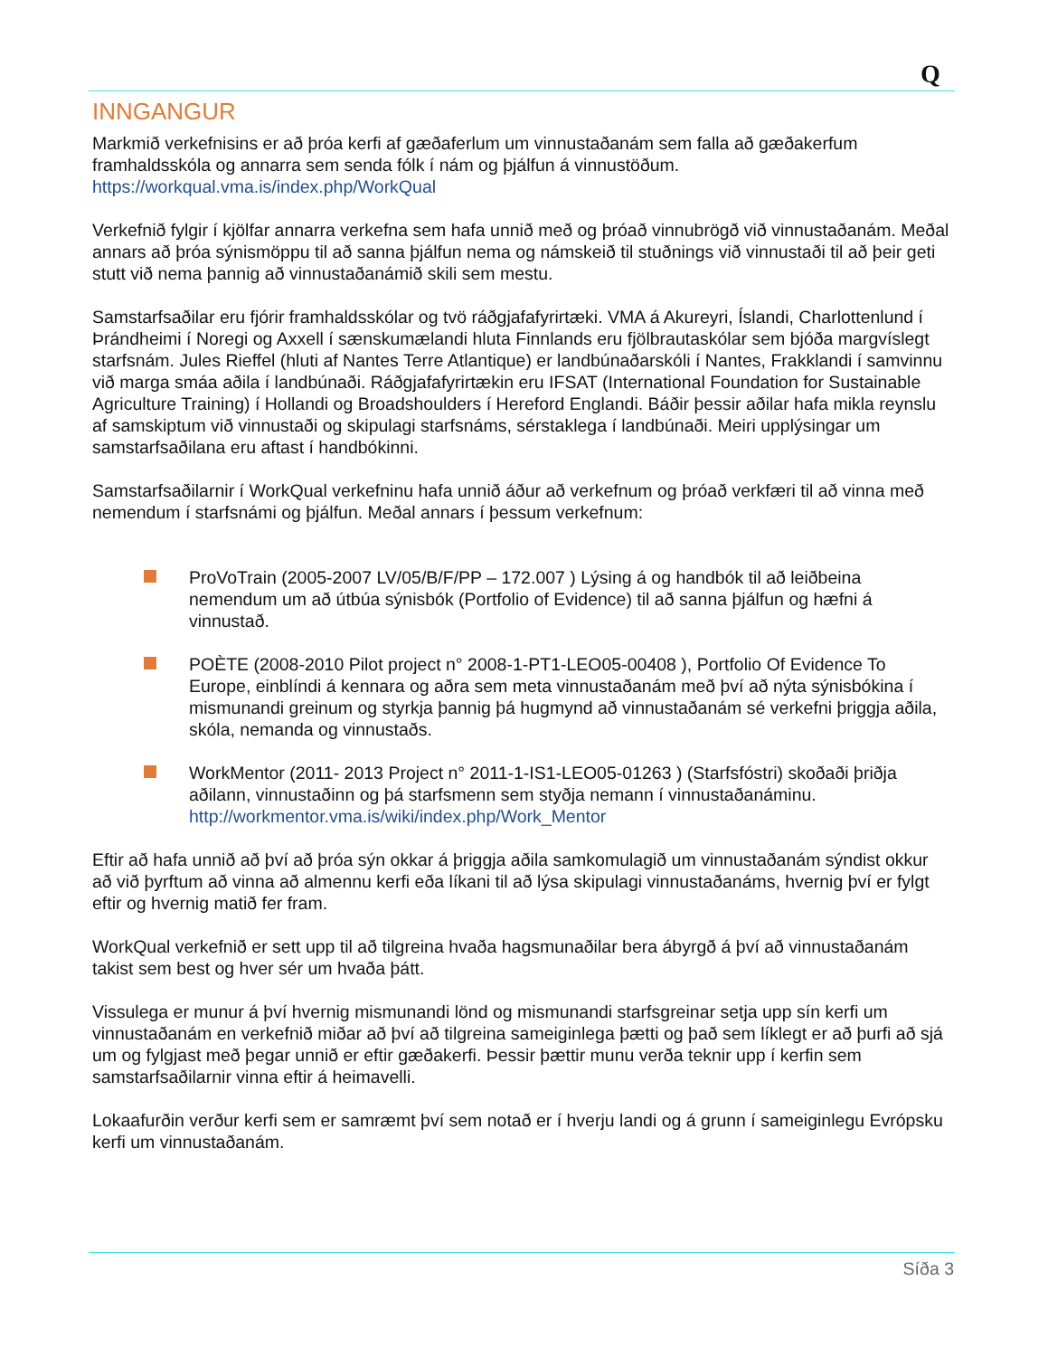Q
INNGANGUR
Markmið verkefnisins er að þróa kerfi af gæðaferlum um vinnustaðanám sem falla að gæðakerfum framhaldsskóla og annarra sem senda fólk í nám og þjálfun á vinnustöðum.
https://workqual.vma.is/index.php/WorkQual
Verkefnið fylgir í kjölfar annarra verkefna sem hafa unnið með og þróað vinnubrögð við vinnustaðanám. Meðal annars að þróa sýnismöppu til að sanna þjálfun nema og námskeið til stuðnings við vinnustaði til að þeir geti stutt við nema þannig að vinnustaðanámið skili sem mestu.
Samstarfsaðilar eru fjórir framhaldsskólar og tvö ráðgjafafyrirtæki. VMA á Akureyri, Íslandi, Charlottenlund í Þrándheimi í Noregi og Axxell í sænskumælandi hluta Finnlands eru fjölbrautaskólar sem bjóða margvíslegt starfsnám. Jules Rieffel (hluti af Nantes Terre Atlantique) er landbúnaðarskóli í Nantes, Frakklandi í samvinnu við marga smáa aðila í landbúnaði. Ráðgjafafyrirtækin eru IFSAT (International Foundation for Sustainable Agriculture Training) í Hollandi og Broadshoulders í Hereford Englandi. Báðir þessir aðilar hafa mikla reynslu af samskiptum við vinnustaði og skipulagi starfsnáms, sérstaklega í landbúnaði. Meiri upplýsingar um samstarfsaðilana eru aftast í handbókinni.
Samstarfsaðilarnir í WorkQual verkefninu hafa unnið áður að verkefnum og þróað verkfæri til að vinna með nemendum í starfsnámi og þjálfun. Meðal annars í þessum verkefnum:
ProVoTrain (2005-2007 LV/05/B/F/PP – 172.007 ) Lýsing á og handbók til að leiðbeina nemendum um að útbúa sýnisbók (Portfolio of Evidence) til að sanna þjálfun og hæfni á vinnustað.
POÈTE (2008-2010 Pilot project n° 2008-1-PT1-LEO05-00408 ), Portfolio Of Evidence To Europe, einblíndi á kennara og aðra sem meta vinnustaðanám með því að nýta sýnisbókina í mismunandi greinum og styrkja þannig þá hugmynd að vinnustaðanám sé verkefni þriggja aðila, skóla, nemanda og vinnustaðs.
WorkMentor (2011- 2013 Project n° 2011-1-IS1-LEO05-01263 ) (Starfsfóstri) skoðaði þriðja aðilann, vinnustaðinn og þá starfsmenn sem styðja nemann í vinnustaðanáminu. http://workmentor.vma.is/wiki/index.php/Work_Mentor
Eftir að hafa unnið að því að þróa sýn okkar á þriggja aðila samkomulagið um vinnustaðanám sýndist okkur að við þyrftum að vinna að almennu kerfi eða líkani til að lýsa skipulagi vinnustaðanáms, hvernig því er fylgt eftir og hvernig matið fer fram.
WorkQual verkefnið er sett upp til að tilgreina hvaða hagsmunaðilar bera ábyrgð á því að vinnustaðanám takist sem best og hver sér um hvaða þátt.
Vissulega er munur á því hvernig mismunandi lönd og mismunandi starfsgreinar setja upp sín kerfi um vinnustaðanám en verkefnið miðar að því að tilgreina sameiginlega þætti og það sem líklegt er að þurfi að sjá um og fylgjast með þegar unnið er eftir gæðakerfi. Þessir þættir munu verða teknir upp í kerfin sem samstarfsaðilarnir vinna eftir á heimavelli.
Lokaafurðin verður kerfi sem er samræmt því sem notað er í hverju landi og á grunn í sameiginlegu Evrópsku kerfi um vinnustaðanám.
Síða 3